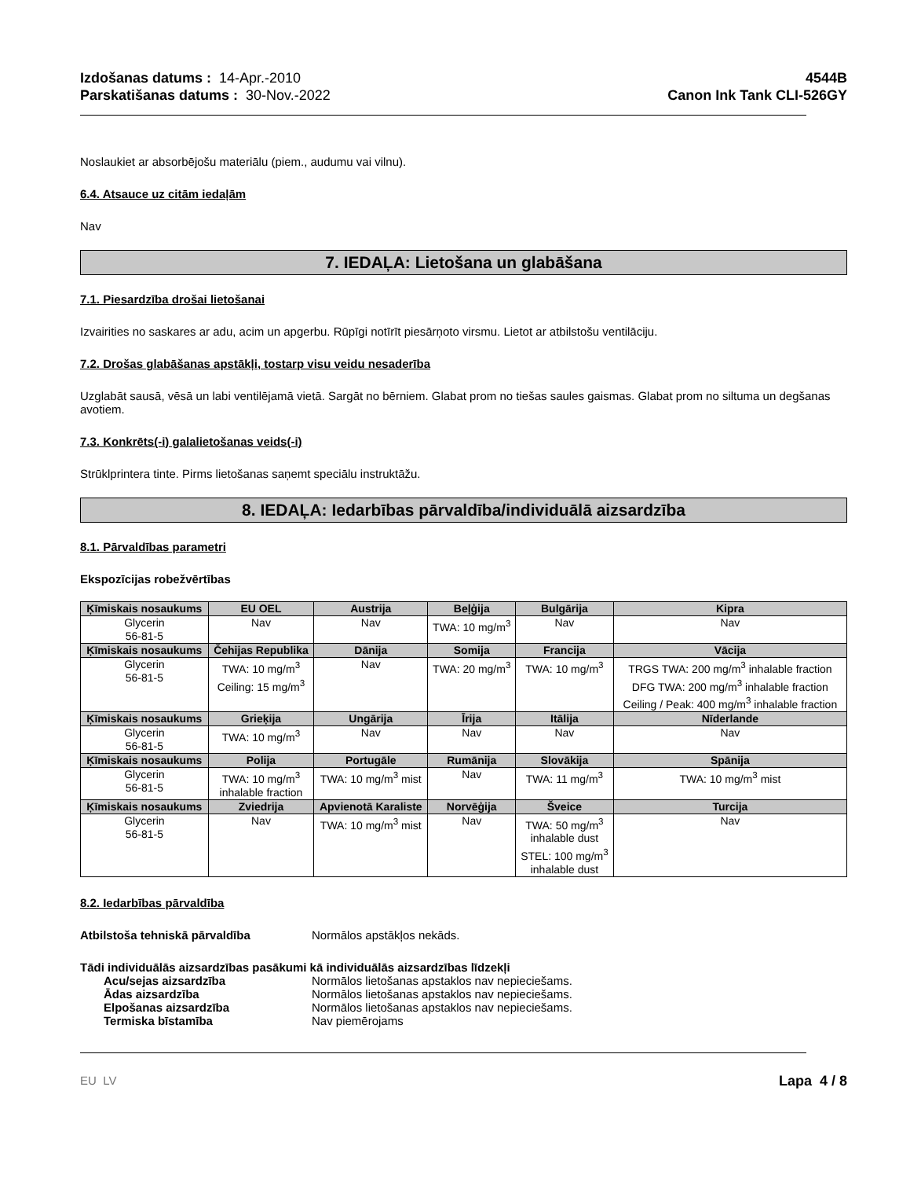Izdošanas datums : 14-Apr.-2010
Parskatišanas datums : 30-Nov.-2022
4544B
Canon Ink Tank CLI-526GY
Noslaukiet ar absorbējošu materiālu (piem., audumu vai vilnu).
6.4. Atsauce uz citām iedaļām
Nav
7. IEDAĻA: Lietošana un glabāšana
7.1. Piesardzība drošai lietošanai
Izvairities no saskares ar adu, acim un apgerbu. Rūpīgi notīrīt piesārņoto virsmu. Lietot ar atbilstošu ventilāciju.
7.2. Drošas glabāšanas apstākļi, tostarp visu veidu nesaderība
Uzglabāt sausā, vēsā un labi ventilējamā vietā. Sargāt no bērniem. Glabat prom no tiešas saules gaismas. Glabat prom no siltuma un degšanas avotiem.
7.3. Konkrēts(-i) galalietošanas veids(-i)
Strūklprintera tinte. Pirms lietošanas saņemt speciālu instruktāžu.
8. IEDAĻA: Iedarbības pārvaldība/individuālā aizsardzība
8.1. Pārvaldības parametri
Ekspozīcijas robežvērtības
| Ķīmiskais nosaukums | EU OEL | Austrija | Beļģija | Bulgārija | Kipra |
| --- | --- | --- | --- | --- | --- |
| Glycerin 56-81-5 | Nav | Nav | TWA: 10 mg/m<sup>3</sup> | Nav | Nav |
| Ķīmiskais nosaukums | Čehijas Republika | Dānija | Somija | Francija | Vācija |
| Glycerin 56-81-5 | TWA: 10 mg/m<sup>3</sup> Ceiling: 15 mg/m<sup>3</sup> | Nav | TWA: 20 mg/m<sup>3</sup> | TWA: 10 mg/m<sup>3</sup> | TRGS TWA: 200 mg/m<sup>3</sup> inhalable fraction DFG TWA: 200 mg/m<sup>3</sup> inhalable fraction Ceiling / Peak: 400 mg/m<sup>3</sup> inhalable fraction |
| Ķīmiskais nosaukums | Grieķija | Ungārija | Īrija | Itālija | Nīderlande |
| Glycerin 56-81-5 | TWA: 10 mg/m<sup>3</sup> | Nav | Nav | Nav | Nav |
| Ķīmiskais nosaukums | Polija | Portugāle | Rumānija | Slovākija | Spānija |
| Glycerin 56-81-5 | TWA: 10 mg/m<sup>3</sup> inhalable fraction | TWA: 10 mg/m<sup>3</sup> mist | Nav | TWA: 11 mg/m<sup>3</sup> | TWA: 10 mg/m<sup>3</sup> mist |
| Ķīmiskais nosaukums | Zviedrija | Apvienotā Karaliste | Norvēģija | Šveice | Turcija |
| Glycerin 56-81-5 | Nav | TWA: 10 mg/m<sup>3</sup> mist | Nav | TWA: 50 mg/m<sup>3</sup> inhalable dust STEL: 100 mg/m<sup>3</sup> inhalable dust | Nav |
8.2. Iedarbības pārvaldība
Atbilstoša tehniskā pārvaldība Normālos apstākļos nekāds.
Tādi individuālās aizsardzības pasākumi kā individuālās aizsardzības līdzekļi
Acu/sejas aizsardzība Normālos lietošanas apstaklos nav nepieciešams.
Ādas aizsardzība Normālos lietošanas apstaklos nav nepieciešams.
Elpošanas aizsardzība Normālos lietošanas apstaklos nav nepieciešams.
Termiska bīstamība Nav piemērojams
EU LV Lapa 4 / 8